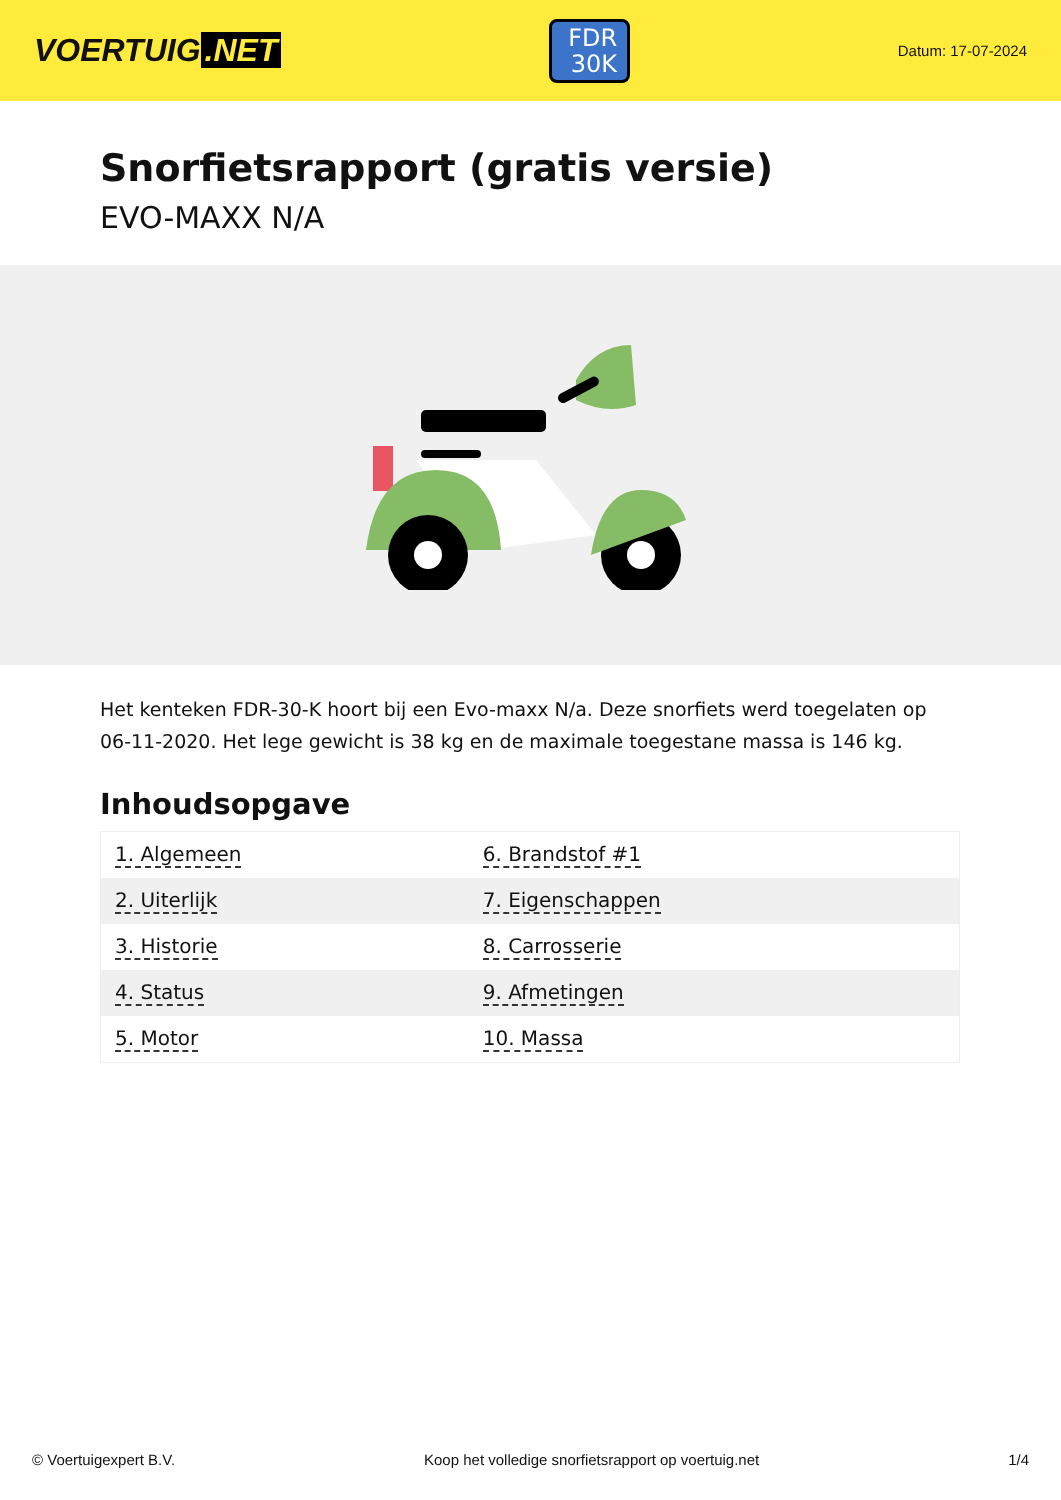VOERTUIG.NET
FDR
30K
Datum: 17-07-2024
Snorfietsrapport (gratis versie)
EVO-MAXX N/A
Het kenteken FDR-30-K hoort bij een Evo-maxx N/a. Deze snorfiets werd toegelaten op 06-11-2020. Het lege gewicht is 38 kg en de maximale toegestane massa is 146 kg.
Inhoudsopgave
| 1. Algemeen | 6. Brandstof #1 |
| 2. Uiterlijk | 7. Eigenschappen |
| 3. Historie | 8. Carrosserie |
| 4. Status | 9. Afmetingen |
| 5. Motor | 10. Massa |
© Voertuigexpert B.V. Koop het volledige snorfietsrapport op voertuig.net 1/4